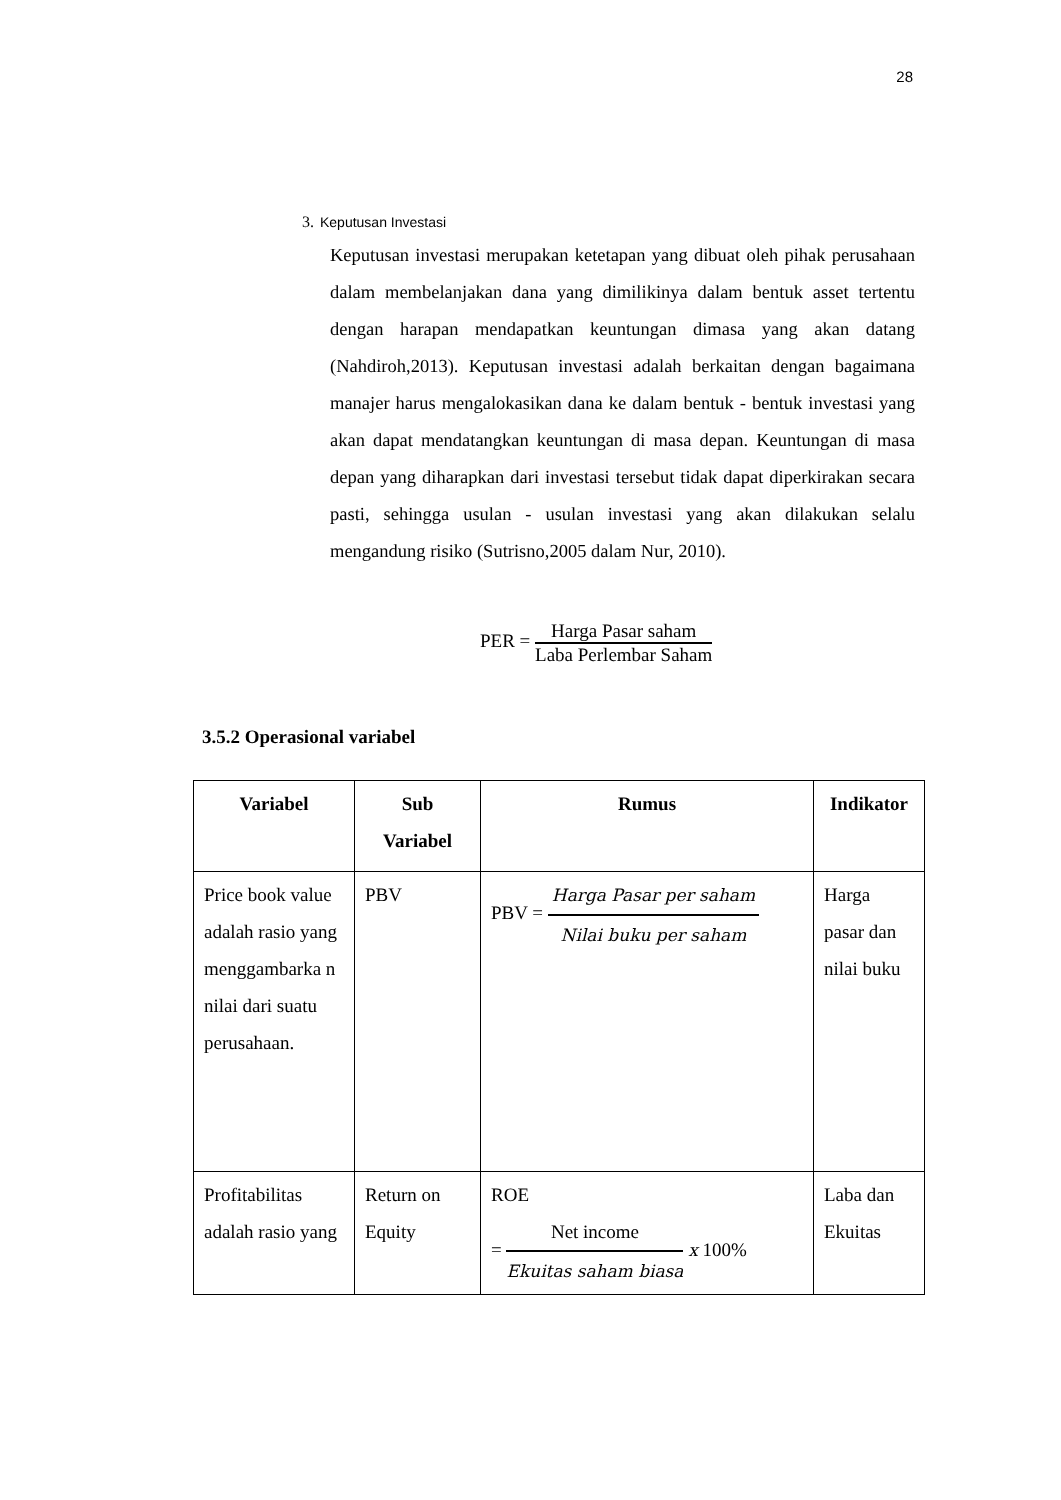28
3. Keputusan Investasi
Keputusan investasi merupakan ketetapan yang dibuat oleh pihak perusahaan dalam membelanjakan dana yang dimilikinya dalam bentuk asset tertentu dengan harapan mendapatkan keuntungan dimasa yang akan datang (Nahdiroh,2013). Keputusan investasi adalah berkaitan dengan bagaimana manajer harus mengalokasikan dana ke dalam bentuk - bentuk investasi yang akan dapat mendatangkan keuntungan di masa depan. Keuntungan di masa depan yang diharapkan dari investasi tersebut tidak dapat diperkirakan secara pasti, sehingga usulan - usulan investasi yang akan dilakukan selalu mengandung risiko (Sutrisno,2005 dalam Nur, 2010).
PER = Harga Pasar saham Laba Perlembar Saham
3.5.2 Operasional variabel
| Variabel | Sub Variabel | Rumus | Indikator |
| --- | --- | --- | --- |
| Price book value adalah rasio yang menggambarka n nilai dari suatu perusahaan. | PBV | PBV = Harga Pasar per saham Nilai buku per saham | Harga pasar dan nilai buku |
| Profitabilitas adalah rasio yang | Return on Equity | ROE = Net income Ekuitas saham biasa x 100% | Laba dan Ekuitas |